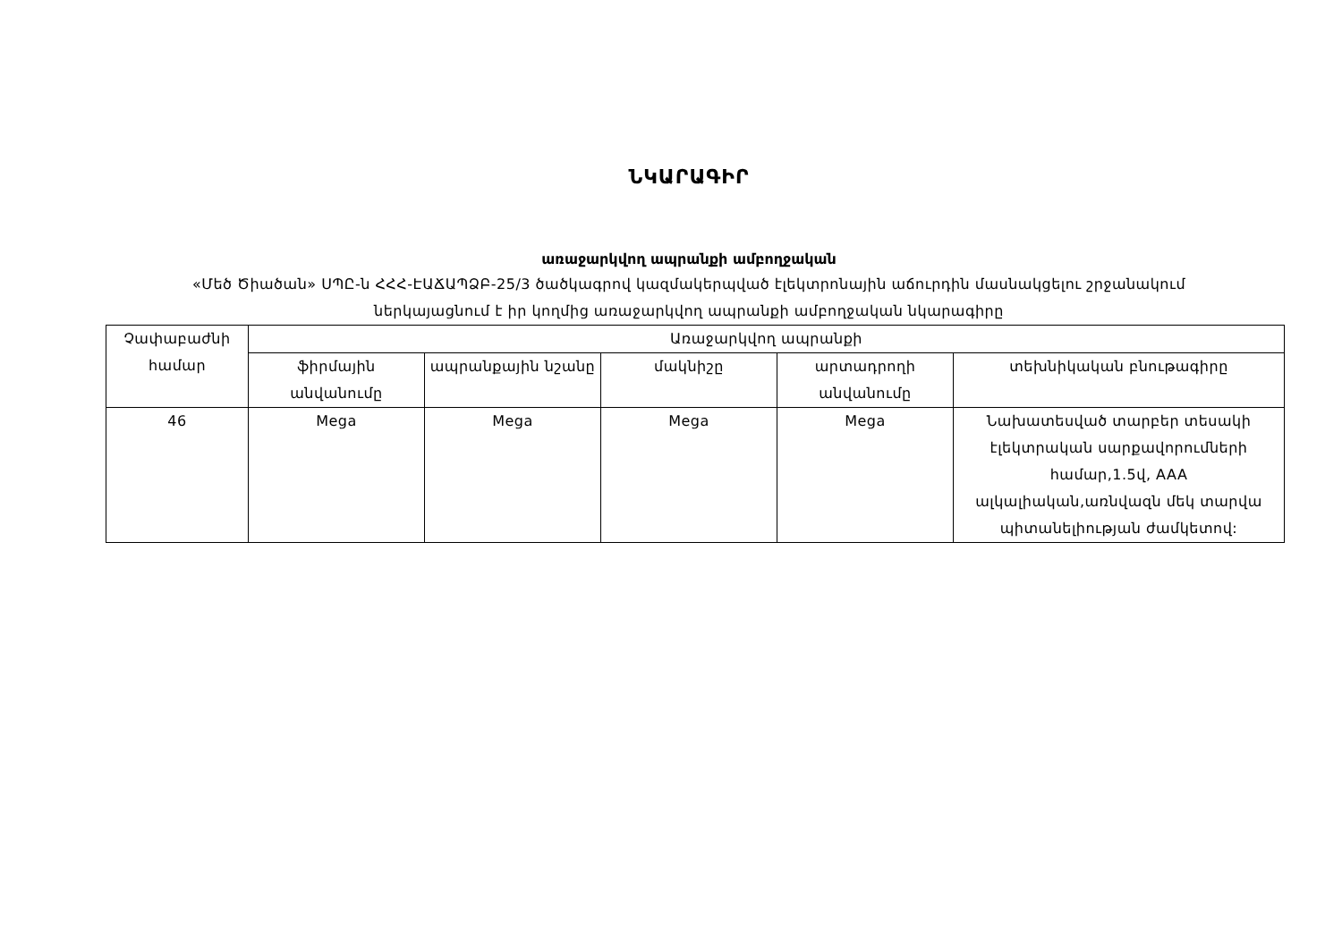ՆԿԱՐԱԳԻՐ
առաջարկվող ապրանքի ամբողջական
«Մեծ Ծիածան» ՍՊԸ-ն ՀՀՀ-ԷԱՃԱՊՁԲ-25/3 ծածկագրով կազմակերպված էլեկտրոնային աճուրդին մասնակցելու շրջանակում
ներկայացնում է իր կողմից առաջարկվող ապրանքի ամբողջական նկարագիրը
| Չափաբաժնի համար | Առաջարկվող ապրանքի | | | | |
| --- | --- | --- | --- | --- | --- |
| | ֆիրմային անվանումը | ապրանքային նշանը | մակնիշը | արտադրողի անվանումը | տեխնիկական բնութագիրը |
| 46 | Mega | Mega | Mega | Mega | Նախատեսված տարբեր տեսակի էլեկտրական սարքավորումների համար,1.5վ, AAA ալկալիական,առնվազն մեկ տարվա պիտանելիության ժամկետով: |